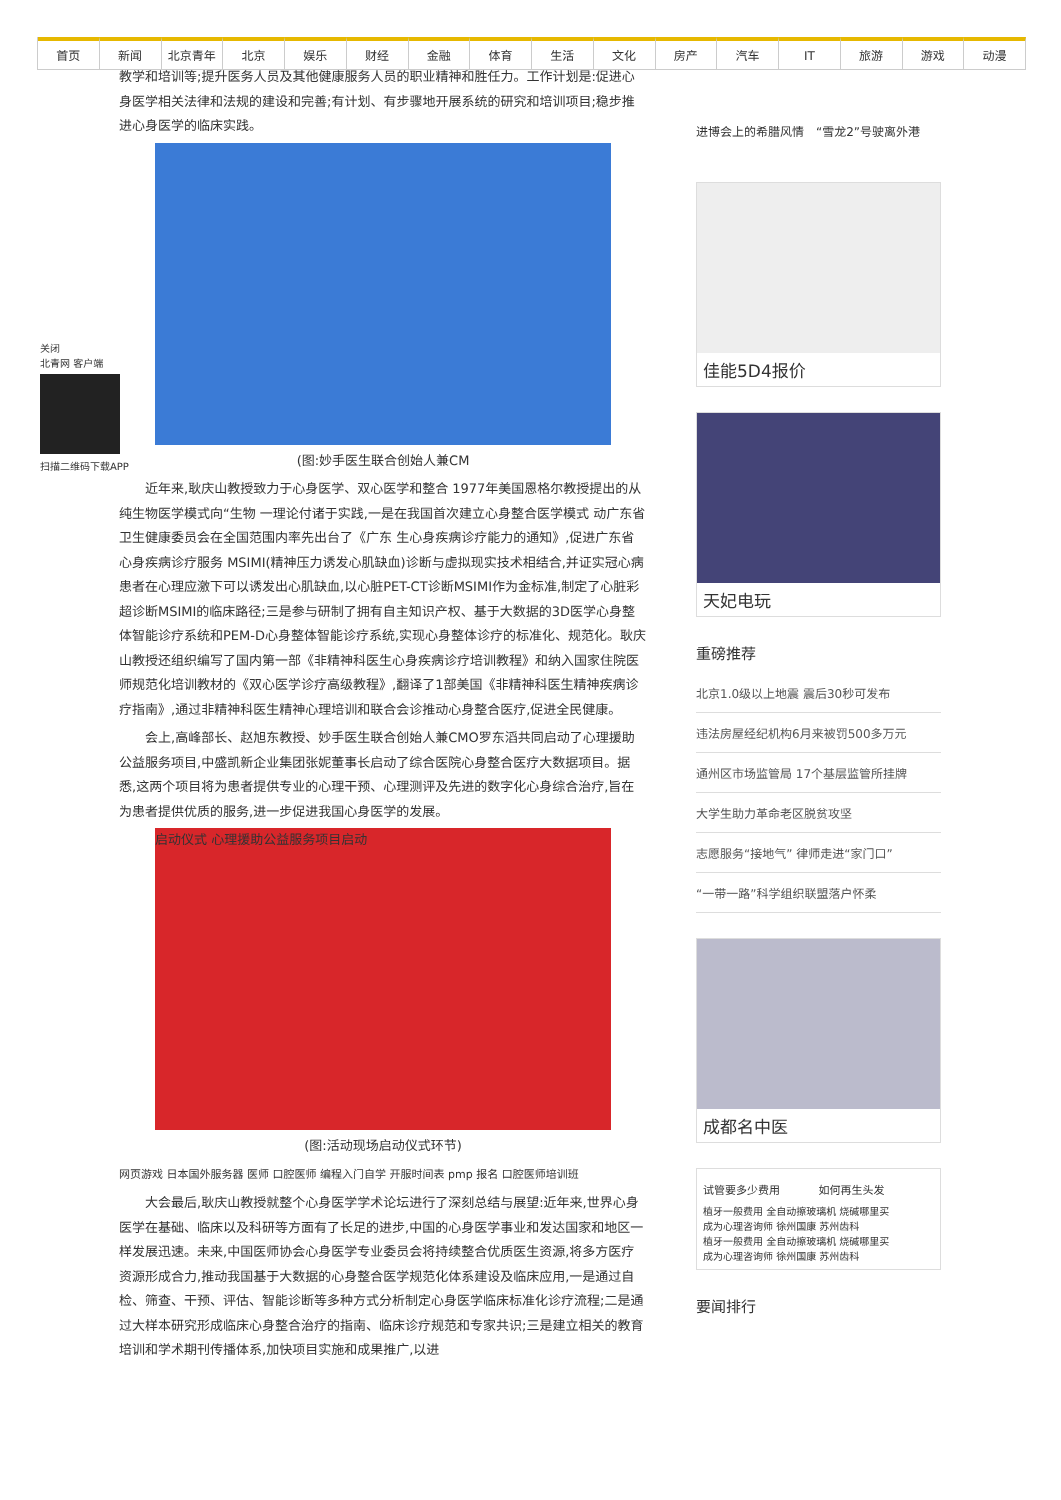首页 新闻 北京青年 北京 娱乐 财经 金融 体育 生活 文化 房产 汽车 IT 旅游 游戏 动漫
教学和培训等;提升医务人员及其他健康服务人员的职业精神和胜任力。工作计划是:促进心身医学相关法律和法规的建设和完善;有计划、有步骤地开展系统的研究和培训项目;稳步推进心身医学的临床实践。
(图:妙手医生联合创始人兼CM
　　近年来,耿庆山教授致力于心身医学、双心医学和整合 1977年美国恩格尔教授提出的从纯生物医学模式向“生物 一理论付诸于实践,一是在我国首次建立心身整合医学模式 动广东省卫生健康委员会在全国范围内率先出台了《广东 生心身疾病诊疗能力的通知》,促进广东省心身疾病诊疗服务 MSIMI(精神压力诱发心肌缺血)诊断与虚拟现实技术相结合,并证实冠心病患者在心理应激下可以诱发出心肌缺血,以心脏PET-CT诊断MSIMI作为金标准,制定了心脏彩超诊断MSIMI的临床路径;三是参与研制了拥有自主知识产权、基于大数据的3D医学心身整体智能诊疗系统和PEM-D心身整体智能诊疗系统,实现心身整体诊疗的标准化、规范化。耿庆山教授还组织编写了国内第一部《非精神科医生心身疾病诊疗培训教程》和纳入国家住院医师规范化培训教材的《双心医学诊疗高级教程》,翻译了1部美国《非精神科医生精神疾病诊疗指南》,通过非精神科医生精神心理培训和联合会诊推动心身整合医疗,促进全民健康。
　　会上,高峰部长、赵旭东教授、妙手医生联合创始人兼CMO罗东滔共同启动了心理援助公益服务项目,中盛凯新企业集团张妮董事长启动了综合医院心身整合医疗大数据项目。据悉,这两个项目将为患者提供专业的心理干预、心理测评及先进的数字化心身综合治疗,旨在为患者提供优质的服务,进一步促进我国心身医学的发展。
启动仪式 心理援助公益服务项目启动
(图:活动现场启动仪式环节)
网页游戏 日本国外服务器 医师 口腔医师 编程入门自学 开服时间表 pmp 报名 口腔医师培训班
　　大会最后,耿庆山教授就整个心身医学学术论坛进行了深刻总结与展望:近年来,世界心身医学在基础、临床以及科研等方面有了长足的进步,中国的心身医学事业和发达国家和地区一样发展迅速。未来,中国医师协会心身医学专业委员会将持续整合优质医生资源,将多方医疗资源形成合力,推动我国基于大数据的心身整合医学规范化体系建设及临床应用,一是通过自检、筛查、干预、评估、智能诊断等多种方式分析制定心身医学临床标准化诊疗流程;二是通过大样本研究形成临床心身整合治疗的指南、临床诊疗规范和专家共识;三是建立相关的教育培训和学术期刊传播体系,加快项目实施和成果推广,以进
关闭
北青网 客户端
扫描二维码下载APP
进博会上的希腊风情　“雪龙2”号驶离外港
佳能5D4报价
天妃电玩
重磅推荐
北京1.0级以上地震 震后30秒可发布
违法房屋经纪机构6月来被罚500多万元
通州区市场监管局 17个基层监管所挂牌
大学生助力革命老区脱贫攻坚
志愿服务“接地气” 律师走进“家门口”
“一带一路”科学组织联盟落户怀柔
成都名中医
试管要多少费用 如何再生头发
植牙一般费用 全自动擦玻璃机 烧碱哪里买
成为心理咨询师 徐州国康 苏州齿科
植牙一般费用 全自动擦玻璃机 烧碱哪里买
成为心理咨询师 徐州国康 苏州齿科
要闻排行